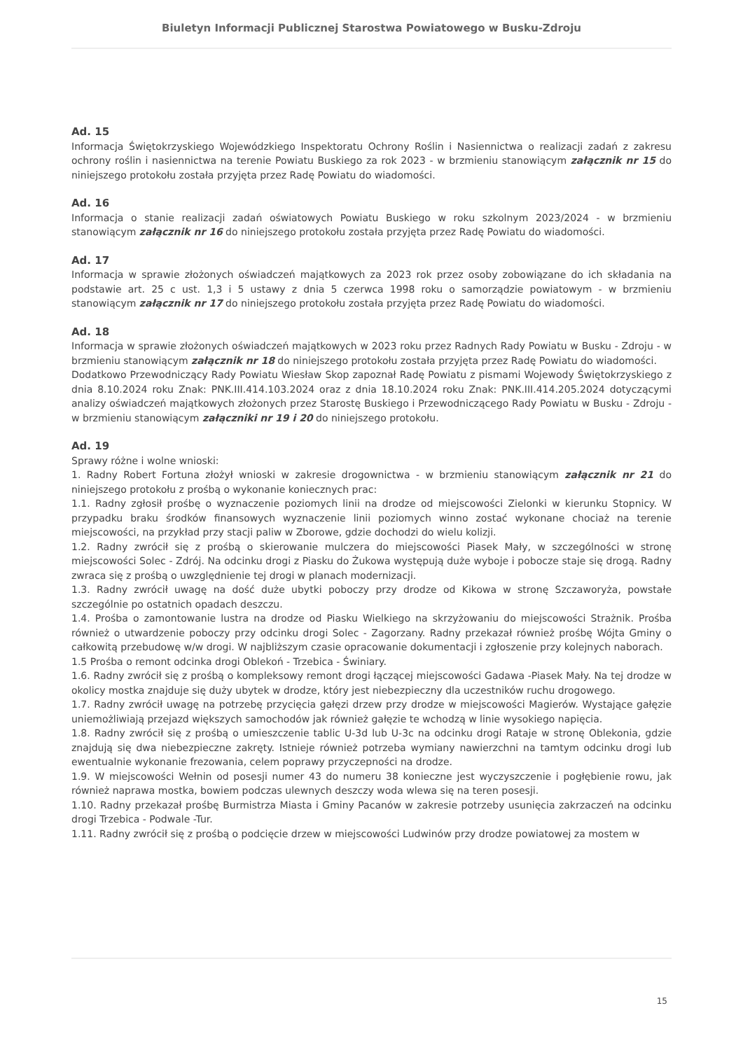Biuletyn Informacji Publicznej Starostwa Powiatowego w Busku-Zdroju
Ad. 15
Informacja Świętokrzyskiego Wojewódzkiego Inspektoratu Ochrony Roślin i Nasiennictwa o realizacji zadań z zakresu ochrony roślin i nasiennictwa na terenie Powiatu Buskiego za rok 2023 - w brzmieniu stanowiącym załącznik nr 15 do niniejszego protokołu została przyjęta przez Radę Powiatu do wiadomości.
Ad. 16
Informacja o stanie realizacji zadań oświatowych Powiatu Buskiego w roku szkolnym 2023/2024 - w brzmieniu stanowiącym załącznik nr 16 do niniejszego protokołu została przyjęta przez Radę Powiatu do wiadomości.
Ad. 17
Informacja w sprawie złożonych oświadczeń majątkowych za 2023 rok przez osoby zobowiązane do ich składania na podstawie art. 25 c ust. 1,3 i 5 ustawy z dnia 5 czerwca 1998 roku o samorządzie powiatowym - w brzmieniu stanowiącym załącznik nr 17 do niniejszego protokołu została przyjęta przez Radę Powiatu do wiadomości.
Ad. 18
Informacja w sprawie złożonych oświadczeń majątkowych w 2023 roku przez Radnych Rady Powiatu w Busku - Zdroju - w brzmieniu stanowiącym załącznik nr 18 do niniejszego protokołu została przyjęta przez Radę Powiatu do wiadomości.
Dodatkowo Przewodniczący Rady Powiatu Wiesław Skop zapoznał Radę Powiatu z pismami Wojewody Świętokrzyskiego z dnia 8.10.2024 roku Znak: PNK.III.414.103.2024 oraz z dnia 18.10.2024 roku Znak: PNK.III.414.205.2024 dotyczącymi analizy oświadczeń majątkowych złożonych przez Starostę Buskiego i Przewodniczącego Rady Powiatu w Busku - Zdroju - w brzmieniu stanowiącym załączniki nr 19 i 20 do niniejszego protokołu.
Ad. 19
Sprawy różne i wolne wnioski:
1. Radny Robert Fortuna złożył wnioski w zakresie drogownictwa - w brzmieniu stanowiącym załącznik nr 21 do niniejszego protokołu z prośbą o wykonanie koniecznych prac:
1.1. Radny zgłosił prośbę o wyznaczenie poziomych linii na drodze od miejscowości Zielonki w kierunku Stopnicy. W przypadku braku środków finansowych wyznaczenie linii poziomych winno zostać wykonane chociaż na terenie miejscowości, na przykład przy stacji paliw w Zborowe, gdzie dochodzi do wielu kolizji.
1.2. Radny zwrócił się z prośbą o skierowanie mulczera do miejscowości Piasek Mały, w szczególności w stronę miejscowości Solec - Zdrój. Na odcinku drogi z Piasku do Żukowa występują duże wyboje i pobocze staje się drogą. Radny zwraca się z prośbą o uwzględnienie tej drogi w planach modernizacji.
1.3. Radny zwrócił uwagę na dość duże ubytki poboczy przy drodze od Kikowa w stronę Szczaworyża, powstałe szczególnie po ostatnich opadach deszczu.
1.4. Prośba o zamontowanie lustra na drodze od Piasku Wielkiego na skrzyżowaniu do miejscowości Strażnik. Prośba również o utwardzenie poboczy przy odcinku drogi Solec - Zagorzany. Radny przekazał również prośbę Wójta Gminy o całkowitą przebudowę w/w drogi. W najbliższym czasie opracowanie dokumentacji i zgłoszenie przy kolejnych naborach.
1.5 Prośba o remont odcinka drogi Oblekoń - Trzebica - Świniary.
1.6. Radny zwrócił się z prośbą o kompleksowy remont drogi łączącej miejscowości Gadawa -Piasek Mały. Na tej drodze w okolicy mostka znajduje się duży ubytek w drodze, który jest niebezpieczny dla uczestników ruchu drogowego.
1.7. Radny zwrócił uwagę na potrzebę przycięcia gałęzi drzew przy drodze w miejscowości Magierów. Wystające gałęzie uniemożliwiają przejazd większych samochodów jak również gałęzie te wchodzą w linie wysokiego napięcia.
1.8. Radny zwrócił się z prośbą o umieszczenie tablic U-3d lub U-3c na odcinku drogi Rataje w stronę Oblekonia, gdzie znajdują się dwa niebezpieczne zakręty. Istnieje również potrzeba wymiany nawierzchni na tamtym odcinku drogi lub ewentualnie wykonanie frezowania, celem poprawy przyczepności na drodze.
1.9. W miejscowości Wełnin od posesji numer 43 do numeru 38 konieczne jest wyczyszczenie i pogłębienie rowu, jak również naprawa mostka, bowiem podczas ulewnych deszczy woda wlewa się na teren posesji.
1.10. Radny przekazał prośbę Burmistrza Miasta i Gminy Pacanów w zakresie potrzeby usunięcia zakrzaczeń na odcinku drogi Trzebica - Podwale -Tur.
1.11. Radny zwrócił się z prośbą o podcięcie drzew w miejscowości Ludwinów przy drodze powiatowej za mostem w
15